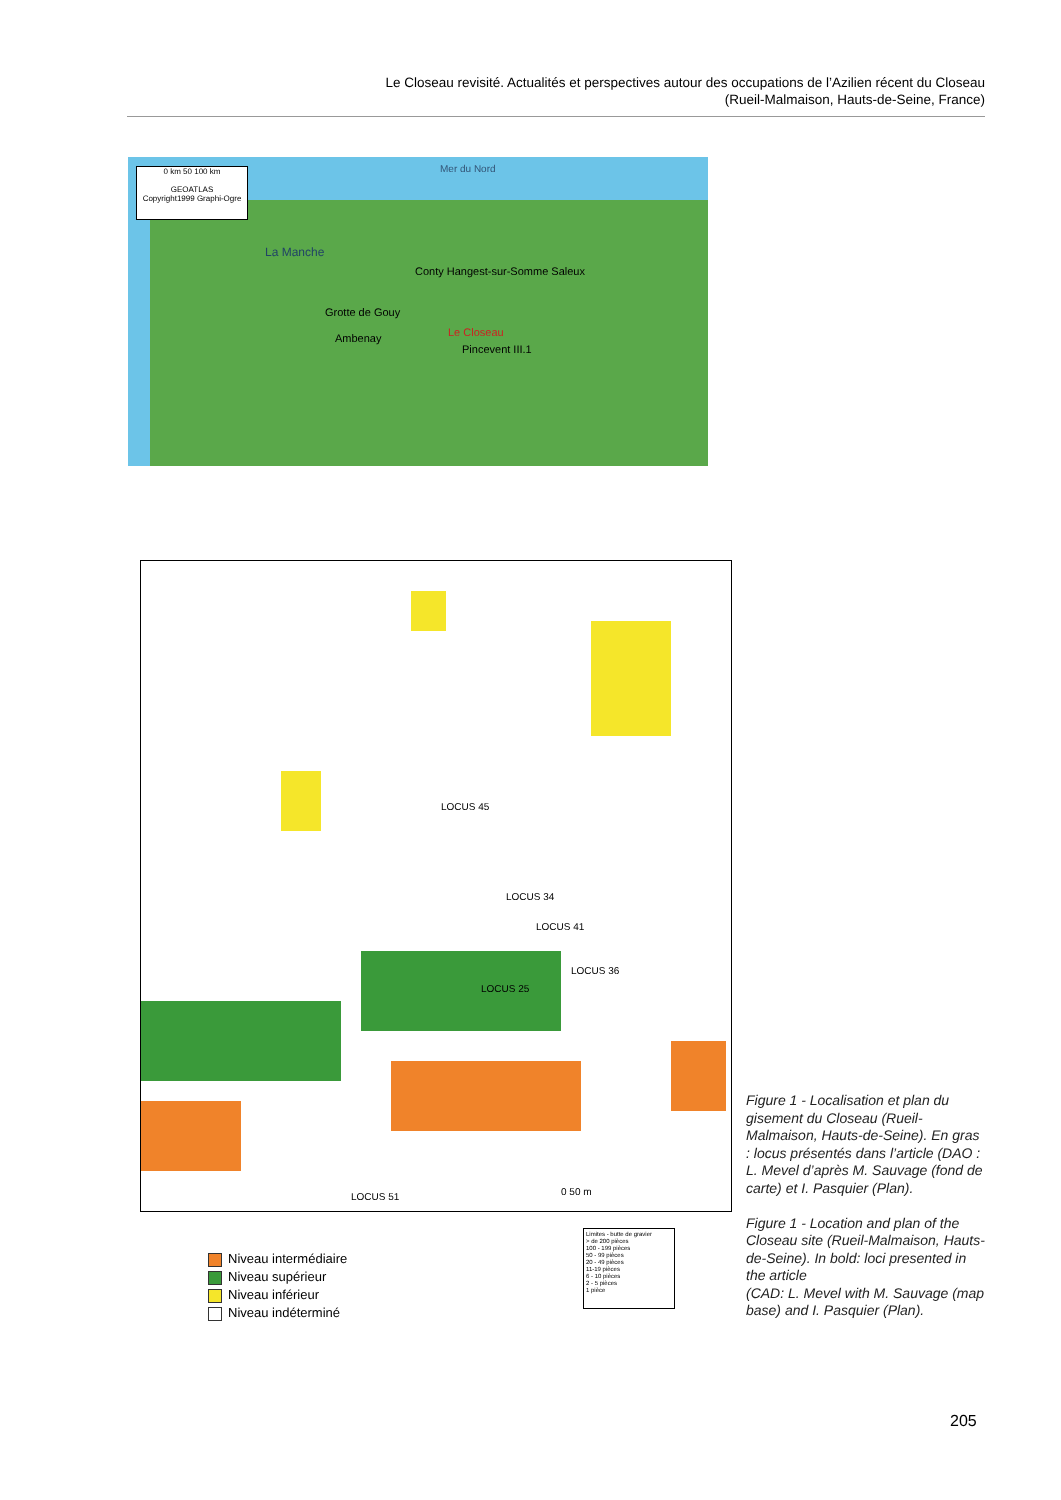Le Closeau revisité. Actualités et perspectives autour des occupations de l’Azilien récent du Closeau
(Rueil-Malmaison, Hauts-de-Seine, France)
0 km 50 100 km
GEOATLAS
Copyright1999 Graphi-Ogre
Mer du Nord
La Manche
Conty Hangest-sur-Somme Saleux
Grotte de Gouy
Ambenay Le Closeau
Pincevent III.1
LOCUS 45
LOCUS 34
LOCUS 41
LOCUS 36
LOCUS 25
LOCUS 51 0 50 m
Niveau intermédiaire
Niveau supérieur
Niveau inférieur
Niveau indéterminé
Limites - butte de gravier
> de 200 pièces
100 - 199 pièces
50 - 99 pièces
20 - 49 pièces
11-19 pièces
6 - 10 pièces
2 - 5 pièces
1 pièce
Figure 1 - Localisation et plan du gisement du Closeau (Rueil-Malmaison, Hauts-de-Seine). En gras : locus présentés dans l’article (DAO : L. Mevel d’après M. Sauvage (fond de carte) et I. Pasquier (Plan).
Figure 1 - Location and plan of the Closeau site (Rueil-Malmaison, Hauts-de-Seine). In bold: loci presented in the article
(CAD: L. Mevel with M. Sauvage (map base) and I. Pasquier (Plan).
205